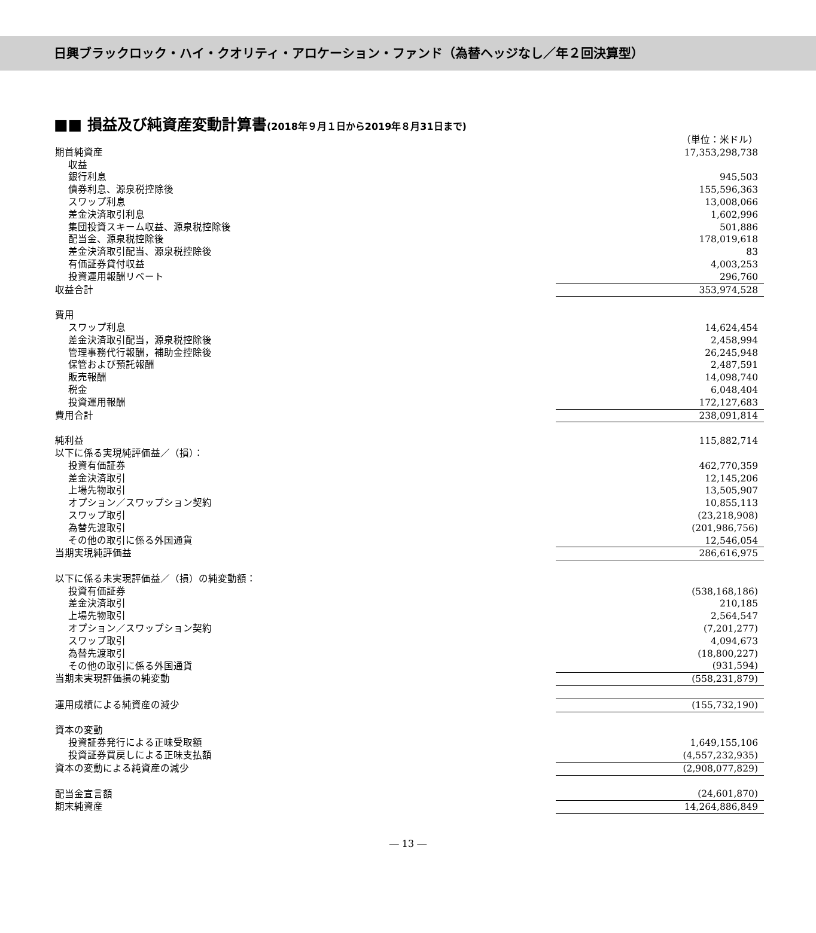日興ブラックロック・ハイ・クオリティ・アロケーション・ファンド（為替ヘッジなし／年２回決算型）
■■ 損益及び純資産変動計算書(2018年９月１日から2019年８月31日まで)
| | （単位：米ドル） |
| 期首純資産 | 17,353,298,738 |
| 収益 | |
| 銀行利息 | 945,503 |
| 債券利息、源泉税控除後 | 155,596,363 |
| スワップ利息 | 13,008,066 |
| 差金決済取引利息 | 1,602,996 |
| 集団投資スキーム収益、源泉税控除後 | 501,886 |
| 配当金、源泉税控除後 | 178,019,618 |
| 差金決済取引配当、源泉税控除後 | 83 |
| 有価証券貸付収益 | 4,003,253 |
| 投資運用報酬リベート | 296,760 |
| 収益合計 | 353,974,528 |
| 費用 | |
| スワップ利息 | 14,624,454 |
| 差金決済取引配当，源泉税控除後 | 2,458,994 |
| 管理事務代行報酬，補助金控除後 | 26,245,948 |
| 保管および預託報酬 | 2,487,591 |
| 販売報酬 | 14,098,740 |
| 税金 | 6,048,404 |
| 投資運用報酬 | 172,127,683 |
| 費用合計 | 238,091,814 |
| 純利益 | 115,882,714 |
| 以下に係る実現純評価益／（損）： | |
| 投資有価証券 | 462,770,359 |
| 差金決済取引 | 12,145,206 |
| 上場先物取引 | 13,505,907 |
| オプション／スワップション契約 | 10,855,113 |
| スワップ取引 | (23,218,908) |
| 為替先渡取引 | (201,986,756) |
| その他の取引に係る外国通貨 | 12,546,054 |
| 当期実現純評価益 | 286,616,975 |
| 以下に係る未実現評価益／（損）の純変動額： | |
| 投資有価証券 | (538,168,186) |
| 差金決済取引 | 210,185 |
| 上場先物取引 | 2,564,547 |
| オプション／スワップション契約 | (7,201,277) |
| スワップ取引 | 4,094,673 |
| 為替先渡取引 | (18,800,227) |
| その他の取引に係る外国通貨 | (931,594) |
| 当期未実現評価損の純変動 | (558,231,879) |
| 運用成績による純資産の減少 | (155,732,190) |
| 資本の変動 | |
| 投資証券発行による正味受取額 | 1,649,155,106 |
| 投資証券買戻しによる正味支払額 | (4,557,232,935) |
| 資本の変動による純資産の減少 | (2,908,077,829) |
| 配当金宣言額 | (24,601,870) |
| 期末純資産 | 14,264,886,849 |
― 13 ―